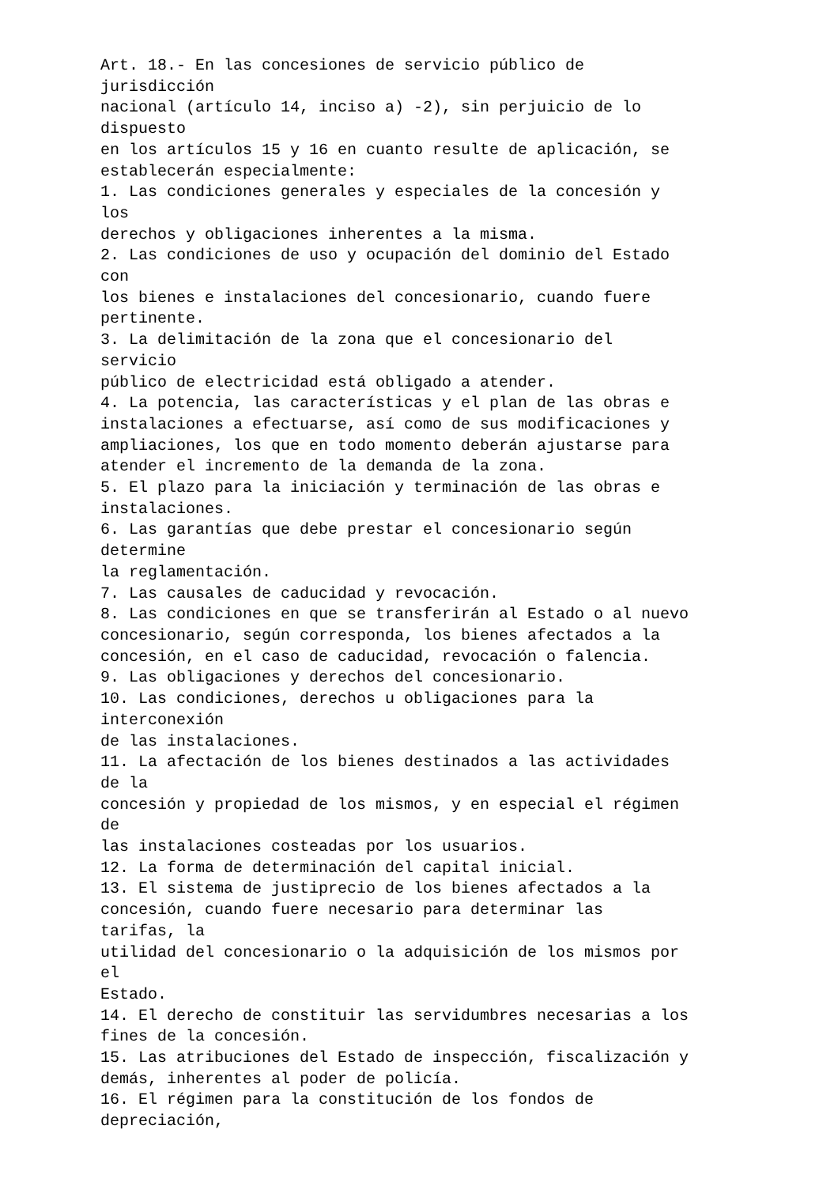Art. 18.- En las concesiones de servicio público de
jurisdicción
nacional (artículo 14, inciso a) -2), sin perjuicio de lo
dispuesto
en los artículos 15 y 16 en cuanto resulte de aplicación, se
establecerán especialmente:
1. Las condiciones generales y especiales de la concesión y
los
derechos y obligaciones inherentes a la misma.
2. Las condiciones de uso y ocupación del dominio del Estado
con
los bienes e instalaciones del concesionario, cuando fuere
pertinente.
3. La delimitación de la zona que el concesionario del
servicio
público de electricidad está obligado a atender.
4. La potencia, las características y el plan de las obras e
instalaciones a efectuarse, así como de sus modificaciones y
ampliaciones, los que en todo momento deberán ajustarse para
atender el incremento de la demanda de la zona.
5. El plazo para la iniciación y terminación de las obras e
instalaciones.
6. Las garantías que debe prestar el concesionario según
determine
la reglamentación.
7. Las causales de caducidad y revocación.
8. Las condiciones en que se transferirán al Estado o al nuevo
concesionario, según corresponda, los bienes afectados a la
concesión, en el caso de caducidad, revocación o falencia.
9. Las obligaciones y derechos del concesionario.
10. Las condiciones, derechos u obligaciones para la
interconexión
de las instalaciones.
11. La afectación de los bienes destinados a las actividades
de la
concesión y propiedad de los mismos, y en especial el régimen
de
las instalaciones costeadas por los usuarios.
12. La forma de determinación del capital inicial.
13. El sistema de justiprecio de los bienes afectados a la
concesión, cuando fuere necesario para determinar las
tarifas, la
utilidad del concesionario o la adquisición de los mismos por
el
Estado.
14. El derecho de constituir las servidumbres necesarias a los
fines de la concesión.
15. Las atribuciones del Estado de inspección, fiscalización y
demás, inherentes al poder de policía.
16. El régimen para la constitución de los fondos de
depreciación,